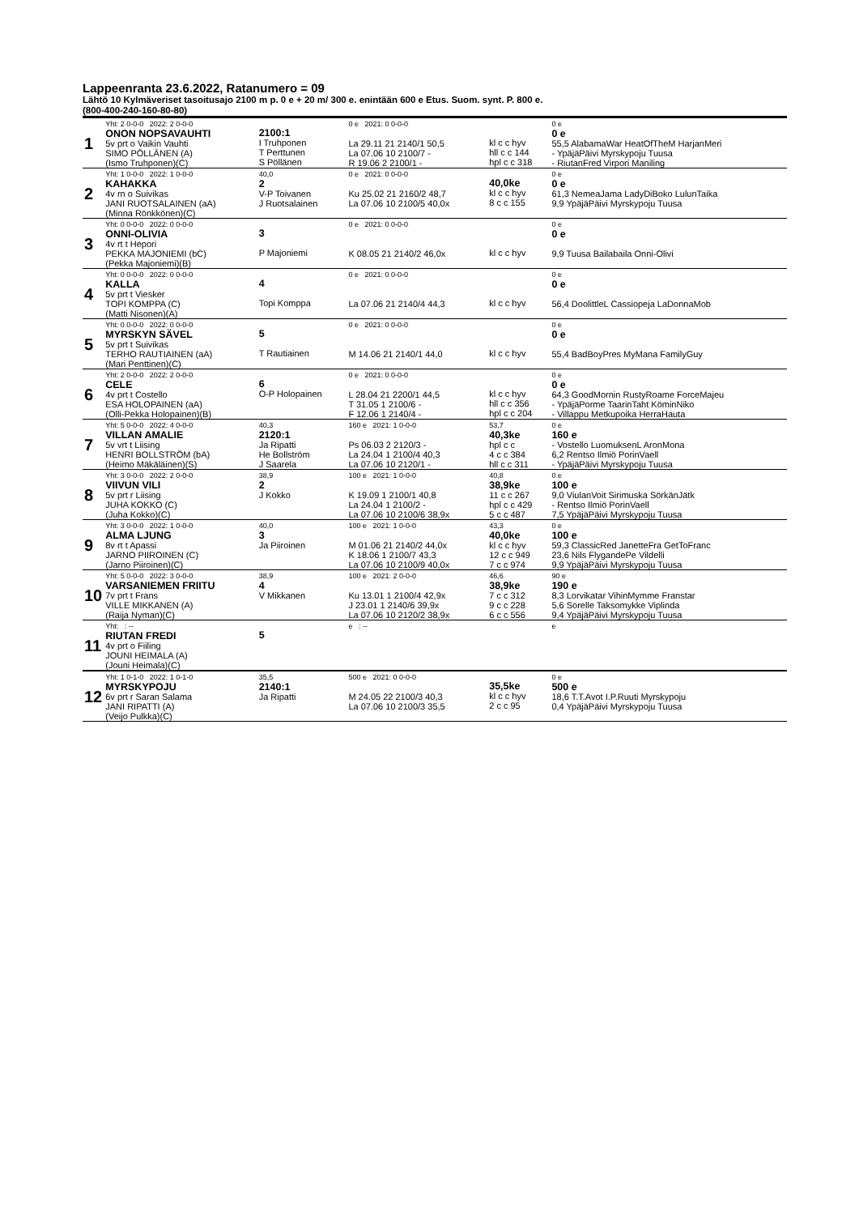Lappeenranta 23.6.2022, Ratanumero = 09
Lähtö 10 Kylmäveriset tasoitusajo 2100 m p. 0 e + 20 m/ 300 e. enintään 600 e Etus. Suom. synt. P. 800 e.
(800-400-240-160-80-80)
| 1 | Yht: 2 0-0-0 2022: 2 0-0-0 ONON NOPSAVAUHTI 5v prt o Vaikin Vauhti SIMO PÖLLÄNEN (A) (Ismo Truhponen)(C) | 2100:1 I Truhponen T Perttunen S Pöllänen | 0 e 2021: 0 0-0-0 La 29.11 21 2140/1 50,5 La 07.06 10 2100/7 - R 19.06 2 2100/1 - | kl c c hyv hll c c 144 hpl c c 318 | 0 e 0 e 55,5 AlabamaWar HeatOfTheM HarjanMeri - YpäjäPäivi Myrskypoju Tuusa - RiutanFred Virpori Maniling |
| 2 | Yht: 1 0-0-0 2022: 1 0-0-0 KAHAKKA 4v rn o Suivikas JANI RUOTSALAINEN (aA) (Minna Rönkkönen)(C) | 40,0 2 V-P Toivanen J Ruotsalainen | 0 e 2021: 0 0-0-0 Ku 25.02 21 2160/2 48,7 La 07.06 10 2100/5 40,0x | 40,0ke kl c c hyv 8 c c 155 | 0 e 0 e 61,3 NemeaJama LadyDiBoko LulunTaika 9,9 YpäjäPäivi Myrskypoju Tuusa |
| 3 | Yht: 0 0-0-0 2022: 0 0-0-0 ONNI-OLIVIA 4v rt t Hepori PEKKA MAJONIEMI (bC) (Pekka Majoniemi)(B) | 3 P Majoniemi | 0 e 2021: 0 0-0-0 K 08.05 21 2140/2 46,0x | kl c c hyv | 0 e 0 e 9,9 Tuusa Bailabaila Onni-Olivi |
| 4 | Yht: 0 0-0-0 2022: 0 0-0-0 KALLA 5v prt t Viesker TOPI KOMPPA (C) (Matti Nisonen)(A) | 4 Topi Komppa | 0 e 2021: 0 0-0-0 La 07.06 21 2140/4 44,3 | kl c c hyv | 0 e 0 e 56,4 DoolittleL Cassiopeja LaDonnaMob |
| 5 | Yht: 0 0-0-0 2022: 0 0-0-0 MYRSKYN SÄVEL 5v prt t Suivikas TERHO RAUTIAINEN (aA) (Mari Penttinen)(C) | 5 T Rautiainen | 0 e 2021: 0 0-0-0 M 14.06 21 2140/1 44,0 | kl c c hyv | 0 e 0 e 55,4 BadBoyPres MyMana FamilyGuy |
| 6 | Yht: 2 0-0-0 2022: 2 0-0-0 CELE 4v prt t Costello ESA HOLOPAINEN (aA) (Olli-Pekka Holopainen)(B) | 6 O-P Holopainen | 0 e 2021: 0 0-0-0 L 28.04 21 2200/1 44,5 T 31.05 1 2100/6 - F 12.06 1 2140/4 - | kl c c hyv hll c c 356 hpl c c 204 | 0 e 0 e 64,3 GoodMornin RustyRoame ForceMajeu - YpäjäPorme TaarinTaht KöminNiko - Villappu Metkupoika HerraHauta |
| 7 | Yht: 5 0-0-0 2022: 4 0-0-0 VILLAN AMALIE 5v vrt t Liising HENRI BOLLSTRÖM (bA) (Heimo Mäkäläinen)(S) | 40,3 2120:1 Ja Ripatti He Bollström J Saarela | 160 e 2021: 1 0-0-0 Ps 06.03 2 2120/3 - La 24.04 1 2100/4 40,3 La 07.06 10 2120/1 - | 53,7 40,3ke hpl c c 4 c c 384 hll c c 311 | 0 e 160 e - Vostello LuomuksenL AronMona 6,2 Rentso Ilmiö PorinVaell - YpäjäPäivi Myrskypoju Tuusa |
| 8 | Yht: 3 0-0-0 2022: 2 0-0-0 VIIVUN VILI 5v prt r Liising JUHA KOKKO (C) (Juha Kokko)(C) | 38,9 2 J Kokko | 100 e 2021: 1 0-0-0 K 19.09 1 2100/1 40,8 La 24.04 1 2100/2 - La 07.06 10 2100/6 38,9x | 40,8 38,9ke 11 c c 267 hpl c c 429 5 c c 487 | 0 e 100 e 9,0 ViulanVoit Sirimuska SörkänJätk - Rentso Ilmiö PorinVaell 7,5 YpäjäPäivi Myrskypoju Tuusa |
| 9 | Yht: 3 0-0-0 2022: 1 0-0-0 ALMA LJUNG 8v rt t Apassi JARNO PIIROINEN (C) (Jarno Piiroinen)(C) | 40,0 3 Ja Piiroinen | 100 e 2021: 1 0-0-0 M 01.06 21 2140/2 44,0x K 18.06 1 2100/7 43,3 La 07.06 10 2100/9 40,0x | 43,3 40,0ke kl c c hyv 12 c c 949 7 c c 974 | 0 e 100 e 59,3 ClassicRed JanetteFra GetToFranc 23,6 Nils FlygandePe Vildelli 9,9 YpäjäPäivi Myrskypoju Tuusa |
| 10 | Yht: 5 0-0-0 2022: 3 0-0-0 VARSANIEMEN FRIITU 7v prt t Frans VILLE MIKKANEN (A) (Raija Nyman)(C) | 38,9 4 V Mikkanen | 100 e 2021: 2 0-0-0 Ku 13.01 1 2100/4 42,9x J 23.01 1 2140/6 39,9x La 07.06 10 2120/2 38,9x | 46,6 38,9ke 7 c c 312 9 c c 228 6 c c 556 | 90 e 190 e 8,3 Lorvikatar VihinMymme Franstar 5,6 Sorelle Taksomykke Viplinda 9,4 YpäjäPäivi Myrskypoju Tuusa |
| 11 | Yht: : -- RIUTAN FREDI 4v prt o Fiiling JOUNI HEIMALA (A) (Jouni Heimala)(C) | 5 | e : -- | | e |
| 12 | Yht: 1 0-1-0 2022: 1 0-1-0 MYRSKYPOJU 6v prt r Saran Salama JANI RIPATTI (A) (Veijo Pulkka)(C) | 35,5 2140:1 Ja Ripatti | 500 e 2021: 0 0-0-0 M 24.05 22 2100/3 40,3 La 07.06 10 2100/3 35,5 | 35,5ke kl c c hyv 2 c c 95 | 0 e 500 e 18,6 T.T.Avot I.P.Ruuti Myrskypoju 0,4 YpäjäPäivi Myrskypoju Tuusa |